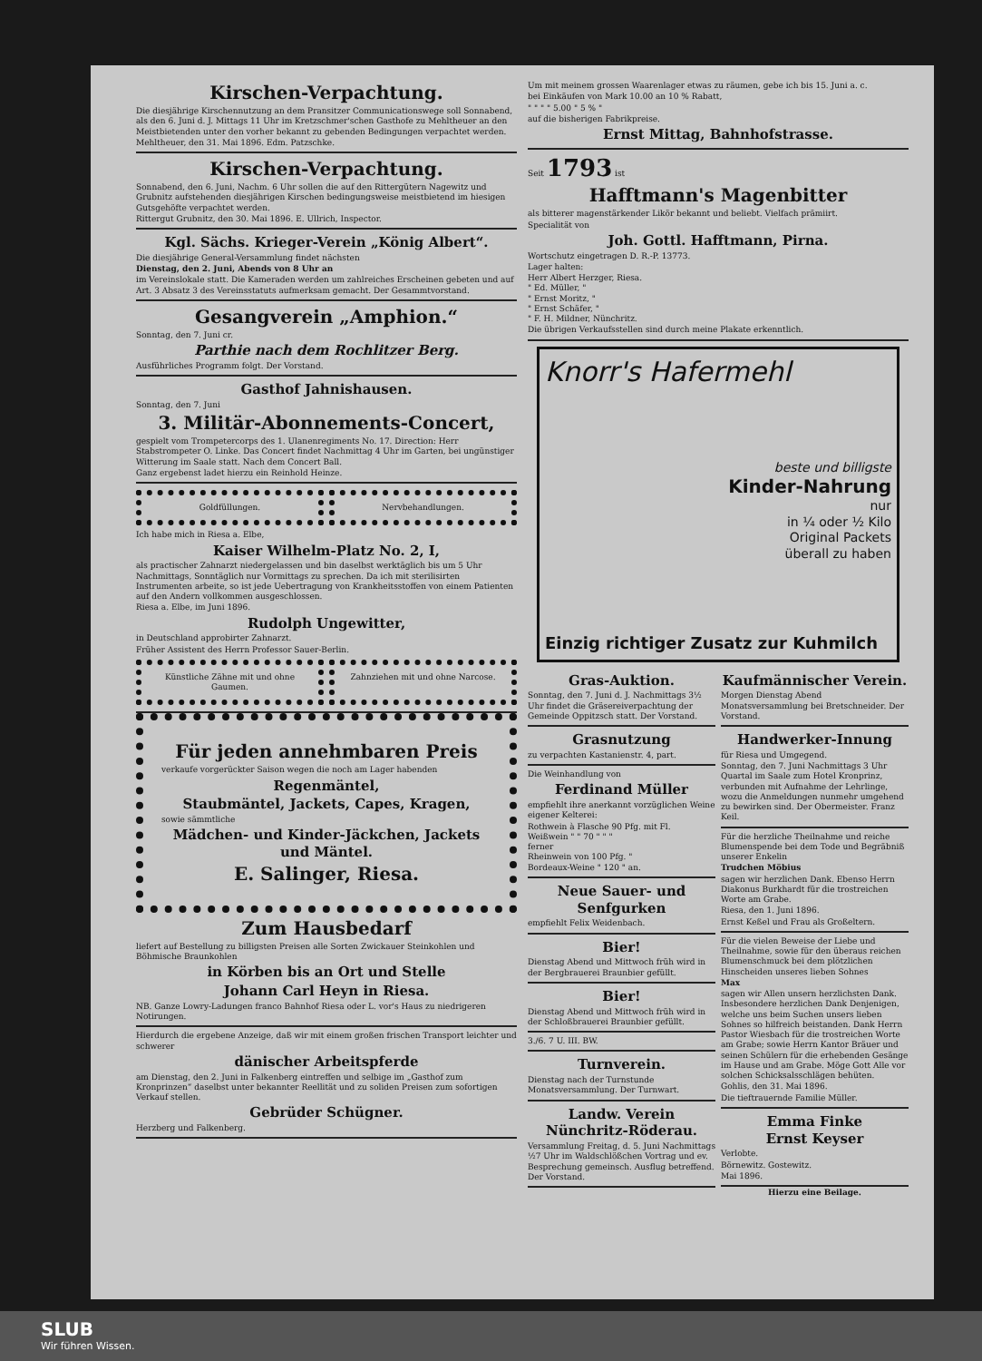Kirschen-Verpachtung.
Die diesjährige Kirschennutzung an dem Pransitzer Communicationswege soll Sonnabend, als den 6. Juni d. J. Mittags 11 Uhr im Kretzschmer'schen Gasthofe zu Mehltheuer an den Meistbietenden unter den vorher bekannt zu gebenden Bedingungen verpachtet werden.
Mehltheuer, den 31. Mai 1896. Edm. Patzschke.
Kirschen-Verpachtung.
Sonnabend, den 6. Juni, Nachm. 6 Uhr sollen die auf den Rittergütern Nagewitz und Grubnitz aufstehenden diesjährigen Kirschen bedingungsweise meistbietend im hiesigen Gutsgehöfte verpachtet werden.
Rittergut Grubnitz, den 30. Mai 1896. E. Ullrich, Inspector.
Kgl. Sächs. Krieger-Verein „König Albert“.
Die diesjährige General-Versammlung findet nächsten
Dienstag, den 2. Juni, Abends von 8 Uhr an
im Vereinslokale statt. Die Kameraden werden um zahlreiches Erscheinen gebeten und auf Art. 3 Absatz 3 des Vereinsstatuts aufmerksam gemacht. Der Gesammtvorstand.
Gesangverein „Amphion.“
Sonntag, den 7. Juni cr.
Parthie nach dem Rochlitzer Berg.
Ausführliches Programm folgt. Der Vorstand.
Gasthof Jahnishausen.
Sonntag, den 7. Juni
3. Militär-Abonnements-Concert,
gespielt vom Trompetercorps des 1. Ulanenregiments No. 17. Direction: Herr Stabstrompeter O. Linke. Das Concert findet Nachmittag 4 Uhr im Garten, bei ungünstiger Witterung im Saale statt. Nach dem Concert Ball.
Ganz ergebenst ladet hierzu ein Reinhold Heinze.
Goldfüllungen. Nervbehandlungen.
Ich habe mich in Riesa a. Elbe,
Kaiser Wilhelm-Platz No. 2, I,
als practischer Zahnarzt niedergelassen und bin daselbst werktäglich bis um 5 Uhr Nachmittags, Sonntäglich nur Vormittags zu sprechen. Da ich mit sterilisirten Instrumenten arbeite, so ist jede Uebertragung von Krankheitsstoffen von einem Patienten auf den Andern vollkommen ausgeschlossen.
Riesa a. Elbe, im Juni 1896.
Rudolph Ungewitter,
in Deutschland approbirter Zahnarzt.
Früher Assistent des Herrn Professor Sauer-Berlin.
Künstliche Zähne mit und ohne Gaumen.
Zahnziehen mit und ohne Narcose.
Für jeden annehmbaren Preis
verkaufe vorgerückter Saison wegen die noch am Lager habenden
Regenmäntel,
Staubmäntel, Jackets, Capes, Kragen,
sowie sämmtliche
Mädchen- und Kinder-Jäckchen, Jackets und Mäntel.
E. Salinger, Riesa.
Zum Hausbedarf
liefert auf Bestellung zu billigsten Preisen alle Sorten Zwickauer Steinkohlen und Böhmische Braunkohlen
in Körben bis an Ort und Stelle
Johann Carl Heyn in Riesa.
NB. Ganze Lowry-Ladungen franco Bahnhof Riesa oder L. vor's Haus zu niedrigeren Notirungen.
Hierdurch die ergebene Anzeige, daß wir mit einem großen frischen Transport leichter und schwerer
dänischer Arbeitspferde
am Dienstag, den 2. Juni in Falkenberg eintreffen und selbige im „Gasthof zum Kronprinzen“ daselbst unter bekannter Reellität und zu soliden Preisen zum sofortigen Verkauf stellen.
Gebrüder Schügner.
Herzberg und Falkenberg.
Um mit meinem grossen Waarenlager etwas zu räumen, gebe ich bis 15. Juni a. c.
bei Einkäufen von Mark 10.00 an 10 % Rabatt,
" " " " 5.00 " 5 % "
auf die bisherigen Fabrikpreise.
Ernst Mittag, Bahnhofstrasse.
Seit 1793 ist
Hafftmann's Magenbitter
als bitterer magenstärkender Likör bekannt und beliebt. Vielfach prämiirt.
Specialität von
Joh. Gottl. Hafftmann, Pirna.
Wortschutz eingetragen D. R.-P. 13773.
Lager halten:
Herr Albert Herzger, Riesa.
" Ed. Müller, "
" Ernst Moritz, "
" Ernst Schäfer, "
" F. H. Mildner, Nünchritz.
Die übrigen Verkaufsstellen sind durch meine Plakate erkenntlich.
Knorr's Hafermehl
beste und billigste
Kinder-Nahrung
nur
in ¼ oder ½ Kilo
Original Packets
überall zu haben
Einzig richtiger Zusatz zur Kuhmilch
Gras-Auktion.
Sonntag, den 7. Juni d. J. Nachmittags 3½ Uhr findet die Gräsereiverpachtung der Gemeinde Oppitzsch statt. Der Vorstand.
Grasnutzung
zu verpachten Kastanienstr. 4, part.
Die Weinhandlung von
Ferdinand Müller
empfiehlt ihre anerkannt vorzüglichen Weine eigener Kelterei:
Rothwein à Flasche 90 Pfg. mit Fl.
Weißwein " " 70 " " "
ferner
Rheinwein von 100 Pfg. "
Bordeaux-Weine " 120 " an.
Neue Sauer- und Senfgurken
empfiehlt Felix Weidenbach.
Bier!
Dienstag Abend und Mittwoch früh wird in der Bergbrauerei Braunbier gefüllt.
Bier!
Dienstag Abend und Mittwoch früh wird in der Schloßbrauerei Braunbier gefüllt.
3./6. 7 U. III. BW.
Turnverein.
Dienstag nach der Turnstunde Monatsversammlung. Der Turnwart.
Landw. Verein Nünchritz-Röderau.
Versammlung Freitag, d. 5. Juni Nachmittags ½7 Uhr im Waldschlößchen Vortrag und ev. Besprechung gemeinsch. Ausflug betreffend. Der Vorstand.
Kaufmännischer Verein.
Morgen Dienstag Abend Monatsversammlung bei Bretschneider. Der Vorstand.
Handwerker-Innung
für Riesa und Umgegend.
Sonntag, den 7. Juni Nachmittags 3 Uhr Quartal im Saale zum Hotel Kronprinz, verbunden mit Aufnahme der Lehrlinge, wozu die Anmeldungen nunmehr umgehend zu bewirken sind. Der Obermeister. Franz Keil.
Für die herzliche Theilnahme und reiche Blumenspende bei dem Tode und Begräbniß unserer Enkelin
Trudchen Möbius
sagen wir herzlichen Dank. Ebenso Herrn Diakonus Burkhardt für die trostreichen Worte am Grabe.
Riesa, den 1. Juni 1896.
Ernst Keßel und Frau als Großeltern.
Für die vielen Beweise der Liebe und Theilnahme, sowie für den überaus reichen Blumenschmuck bei dem plötzlichen Hinscheiden unseres lieben Sohnes
Max
sagen wir Allen unsern herzlichsten Dank. Insbesondere herzlichen Dank Denjenigen, welche uns beim Suchen unsers lieben Sohnes so hilfreich beistanden. Dank Herrn Pastor Wiesbach für die trostreichen Worte am Grabe; sowie Herrn Kantor Bräuer und seinen Schülern für die erhebenden Gesänge im Hause und am Grabe. Möge Gott Alle vor solchen Schicksalsschlägen behüten.
Gohlis, den 31. Mai 1896.
Die tieftrauernde Familie Müller.
Emma Finke
Ernst Keyser
Verlobte.
Börnewitz. Gostewitz.
Mai 1896.
Hierzu eine Beilage.
SLUB
Wir führen Wissen.